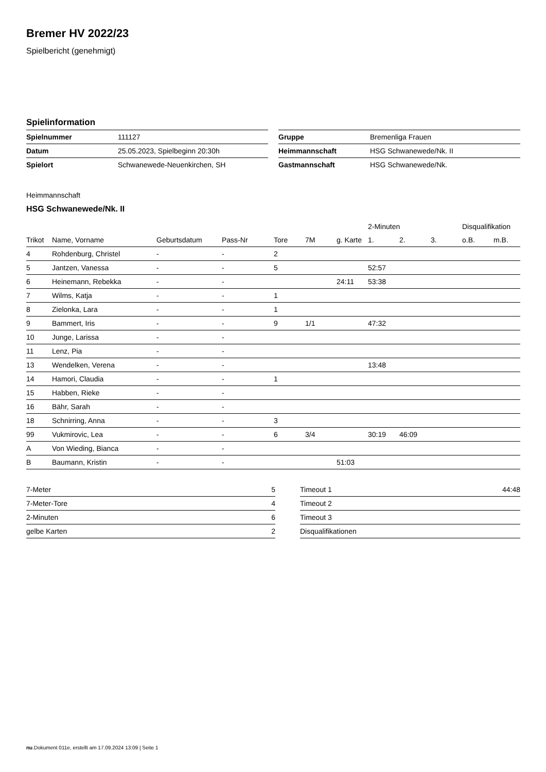Bremer HV 2022/23
Spielbericht (genehmigt)
Spielinformation
| Spielnummer | 111127 |
| Datum | 25.05.2023, Spielbeginn 20:30h |
| Spielort | Schwanewede-Neuenkirchen, SH |
| Gruppe | Bremenliga Frauen |
| Heimmannschaft | HSG Schwanewede/Nk. II |
| Gastmannschaft | HSG Schwanewede/Nk. |
Heimmannschaft
HSG Schwanewede/Nk. II
| | | | | | | | 2-Minuten | | | Disqualifikation | |
| --- | --- | --- | --- | --- | --- | --- | --- | --- | --- | --- | --- |
| Trikot | Name, Vorname | Geburtsdatum | Pass-Nr | Tore | 7M | g. Karte | 1. | 2. | 3. | o.B. | m.B. |
| 4 | Rohdenburg, Christel | - | - | 2 | | | | | | | |
| 5 | Jantzen, Vanessa | - | - | 5 | | | 52:57 | | | | |
| 6 | Heinemann, Rebekka | - | - | | | 24:11 | 53:38 | | | | |
| 7 | Wilms, Katja | - | - | 1 | | | | | | | |
| 8 | Zielonka, Lara | - | - | 1 | | | | | | | |
| 9 | Bammert, Iris | - | - | 9 | 1/1 | | 47:32 | | | | |
| 10 | Junge, Larissa | - | - | | | | | | | | |
| 11 | Lenz, Pia | - | - | | | | | | | | |
| 13 | Wendelken, Verena | - | - | | | | 13:48 | | | | |
| 14 | Hamori, Claudia | - | - | 1 | | | | | | | |
| 15 | Habben, Rieke | - | - | | | | | | | | |
| 16 | Bähr, Sarah | - | - | | | | | | | | |
| 18 | Schnirring, Anna | - | - | 3 | | | | | | | |
| 99 | Vukmirovic, Lea | - | - | 6 | 3/4 | | 30:19 | 46:09 | | | |
| A | Von Wieding, Bianca | - | - | | | | | | | | |
| B | Baumann, Kristin | - | - | | | 51:03 | | | | | |
| 7-Meter | 5 |
| 7-Meter-Tore | 4 |
| 2-Minuten | 6 |
| gelbe Karten | 2 |
| Timeout 1 | 44:48 |
| Timeout 2 | |
| Timeout 3 | |
| Disqualifikationen | |
nu.Dokument 011e, erstellt am 17.09.2024 13:09 | Seite 1